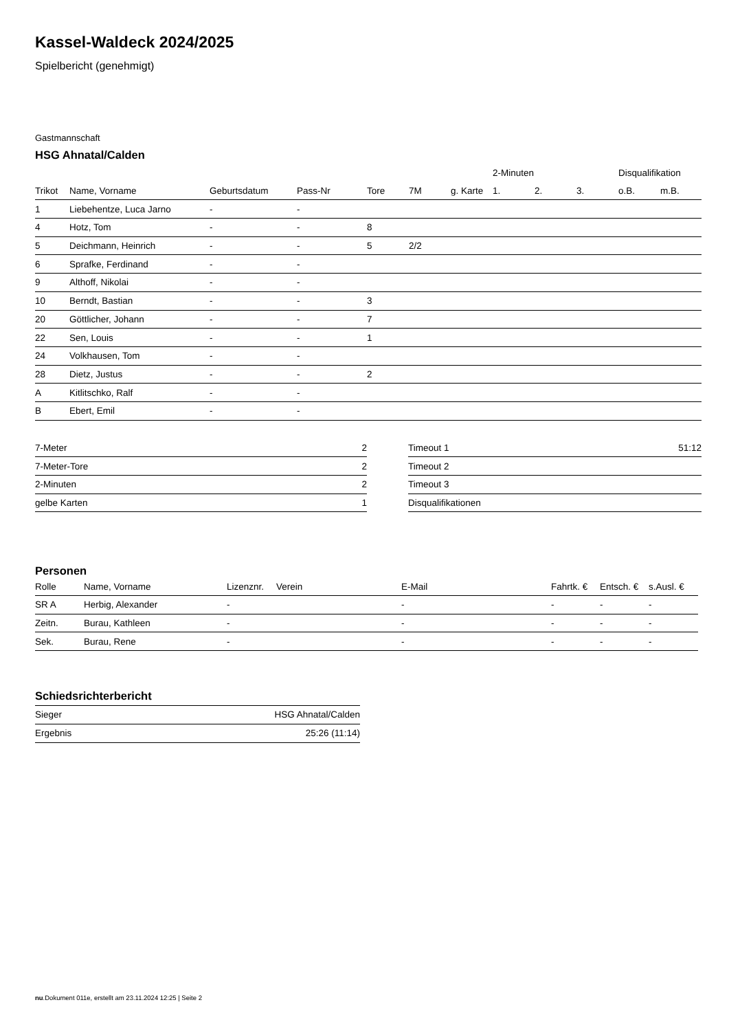Kassel-Waldeck 2024/2025
Spielbericht (genehmigt)
Gastmannschaft
HSG Ahnatal/Calden
| | | | | | | | 2-Minuten | | | Disqualifikation | |
| --- | --- | --- | --- | --- | --- | --- | --- | --- | --- | --- | --- |
| Trikot | Name, Vorname | Geburtsdatum | Pass-Nr | Tore | 7M | g. Karte | 1. | 2. | 3. | o.B. | m.B. |
| 1 | Liebehentze, Luca Jarno | - | - | | | | | | | | |
| 4 | Hotz, Tom | - | - | 8 | | | | | | | |
| 5 | Deichmann, Heinrich | - | - | 5 | 2/2 | | | | | | |
| 6 | Sprafke, Ferdinand | - | - | | | | | | | | |
| 9 | Althoff, Nikolai | - | - | | | | | | | | |
| 10 | Berndt, Bastian | - | - | 3 | | | | | | | |
| 20 | Göttlicher, Johann | - | - | 7 | | | | | | | |
| 22 | Sen, Louis | - | - | 1 | | | | | | | |
| 24 | Volkhausen, Tom | - | - | | | | | | | | |
| 28 | Dietz, Justus | - | - | 2 | | | | | | | |
| A | Kitlitschko, Ralf | - | - | | | | | | | | |
| B | Ebert, Emil | - | - | | | | | | | | |
| 7-Meter | 2 |
| 7-Meter-Tore | 2 |
| 2-Minuten | 2 |
| gelbe Karten | 1 |
| Timeout 1 | 51:12 |
| Timeout 2 | |
| Timeout 3 | |
| Disqualifikationen | |
Personen
| Rolle | Name, Vorname | Lizenznr. | Verein | E-Mail | Fahrtk. € | Entsch. € | s.Ausl. € |
| --- | --- | --- | --- | --- | --- | --- | --- |
| SR A | Herbig, Alexander | - | | - | - | - | - |
| Zeitn. | Burau, Kathleen | - | | - | - | - | - |
| Sek. | Burau, Rene | - | | - | - | - | - |
Schiedsrichterbericht
| Sieger | HSG Ahnatal/Calden |
| Ergebnis | 25:26 (11:14) |
nu.Dokument 011e, erstellt am 23.11.2024 12:25 | Seite 2